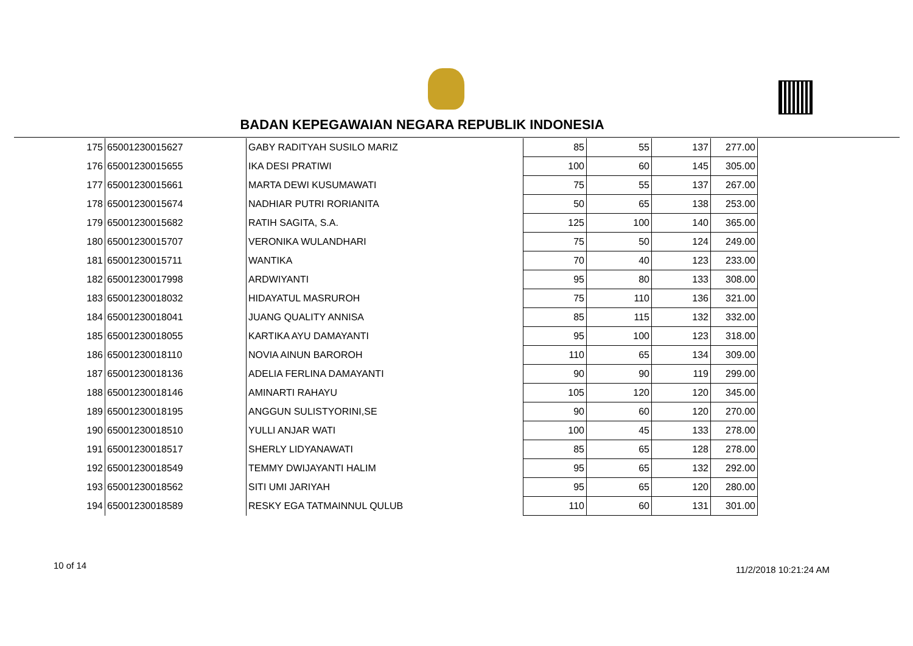BADAN KEPEGAWAIAN NEGARA REPUBLIK INDONESIA
| 175 | 65001230015627 | GABY RADITYAH SUSILO MARIZ | 85 | 55 | 137 | 277.00 |
| 176 | 65001230015655 | IKA DESI PRATIWI | 100 | 60 | 145 | 305.00 |
| 177 | 65001230015661 | MARTA DEWI KUSUMAWATI | 75 | 55 | 137 | 267.00 |
| 178 | 65001230015674 | NADHIAR PUTRI RORIANITA | 50 | 65 | 138 | 253.00 |
| 179 | 65001230015682 | RATIH SAGITA, S.A. | 125 | 100 | 140 | 365.00 |
| 180 | 65001230015707 | VERONIKA WULANDHARI | 75 | 50 | 124 | 249.00 |
| 181 | 65001230015711 | WANTIKA | 70 | 40 | 123 | 233.00 |
| 182 | 65001230017998 | ARDWIYANTI | 95 | 80 | 133 | 308.00 |
| 183 | 65001230018032 | HIDAYATUL MASRUROH | 75 | 110 | 136 | 321.00 |
| 184 | 65001230018041 | JUANG QUALITY ANNISA | 85 | 115 | 132 | 332.00 |
| 185 | 65001230018055 | KARTIKA AYU DAMAYANTI | 95 | 100 | 123 | 318.00 |
| 186 | 65001230018110 | NOVIA AINUN BAROROH | 110 | 65 | 134 | 309.00 |
| 187 | 65001230018136 | ADELIA FERLINA DAMAYANTI | 90 | 90 | 119 | 299.00 |
| 188 | 65001230018146 | AMINARTI RAHAYU | 105 | 120 | 120 | 345.00 |
| 189 | 65001230018195 | ANGGUN SULISTYORINI,SE | 90 | 60 | 120 | 270.00 |
| 190 | 65001230018510 | YULLI ANJAR WATI | 100 | 45 | 133 | 278.00 |
| 191 | 65001230018517 | SHERLY LIDYANAWATI | 85 | 65 | 128 | 278.00 |
| 192 | 65001230018549 | TEMMY DWIJAYANTI HALIM | 95 | 65 | 132 | 292.00 |
| 193 | 65001230018562 | SITI UMI JARIYAH | 95 | 65 | 120 | 280.00 |
| 194 | 65001230018589 | RESKY EGA TATMAINNUL QULUB | 110 | 60 | 131 | 301.00 |
10 of 14 11/2/2018 10:21:24 AM